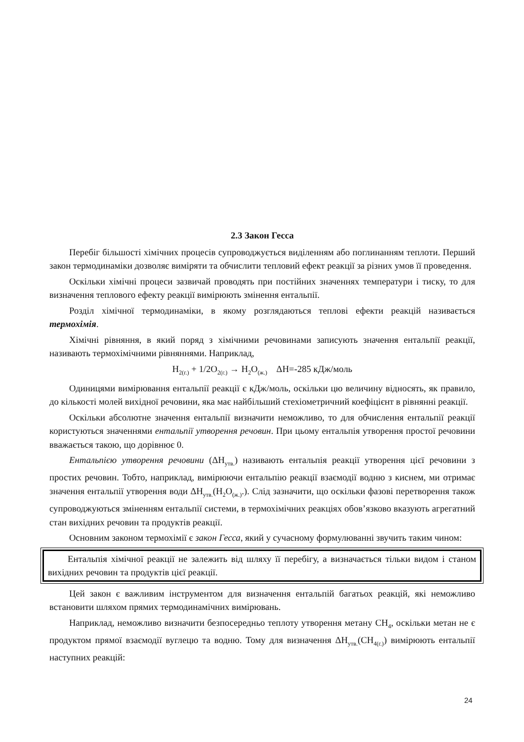2.3 Закон Гесса
Перебіг більшості хімічних процесів супроводжується виділенням або поглинанням теплоти. Перший закон термодинаміки дозволяє виміряти та обчислити тепловий ефект реакції за різних умов її проведення.
Оскільки хімічні процеси зазвичай проводять при постійних значеннях температури і тиску, то для визначення теплового ефекту реакції вимірюють змінення ентальпії.
Розділ хімічної термодинаміки, в якому розглядаються теплові ефекти реакцій називається термохімія.
Хімічні рівняння, в який поряд з хімічними речовинами записують значення ентальпії реакції, називають термохімічними рівняннями. Наприклад,
H<sub>2(г.)</sub> + 1/2O<sub>2(г.)</sub> → H<sub>2</sub>O<sub>(ж.)</sub> ΔH=-285 кДж/моль
Одиницями вимірювання ентальпії реакції є кДж/моль, оскільки цю величину відносять, як правило, до кількості молей вихідної речовини, яка має найбільший стехіометричний коефіцієнт в рівнянні реакції.
Оскільки абсолютне значення ентальпії визначити неможливо, то для обчислення ентальпії реакції користуються значеннями ентальпії утворення речовин. При цьому ентальпія утворення простої речовини вважається такою, що дорівнює 0.
Ентальпією утворення речовини (ΔH<sub>утв.</sub>) називають ентальпія реакції утворення цієї речовини з простих речовин. Тобто, наприклад, вимірюючи ентальпію реакції взаємодії водню з киснем, ми отримає значення ентальпії утворення води ΔH<sub>утв.</sub>(H<sub>2</sub>O<sub>(ж.)</sub>.). Слід зазначити, що оскільки фазові перетворення також супроводжуються зміненням ентальпії системи, в термохімічних реакціях обов’язково вказують агрегатний стан вихідних речовин та продуктів реакції.
Основним законом термохімії є закон Гесса, який у сучасному формулюванні звучить таким чином:
Ентальпія хімічної реакції не залежить від шляху її перебігу, а визначається тільки видом і станом вихідних речовин та продуктів цієї реакції.
Цей закон є важливим інструментом для визначення ентальпій багатьох реакцій, які неможливо встановити шляхом прямих термодинамічних вимірювань.
Наприклад, неможливо визначити безпосередньо теплоту утворення метану CH<sub>4</sub>, оскільки метан не є продуктом прямої взаємодії вуглецю та водню. Тому для визначення ΔH<sub>утв.</sub>(CH<sub>4(г.)</sub>) вимірюють ентальпії наступних реакцій:
24